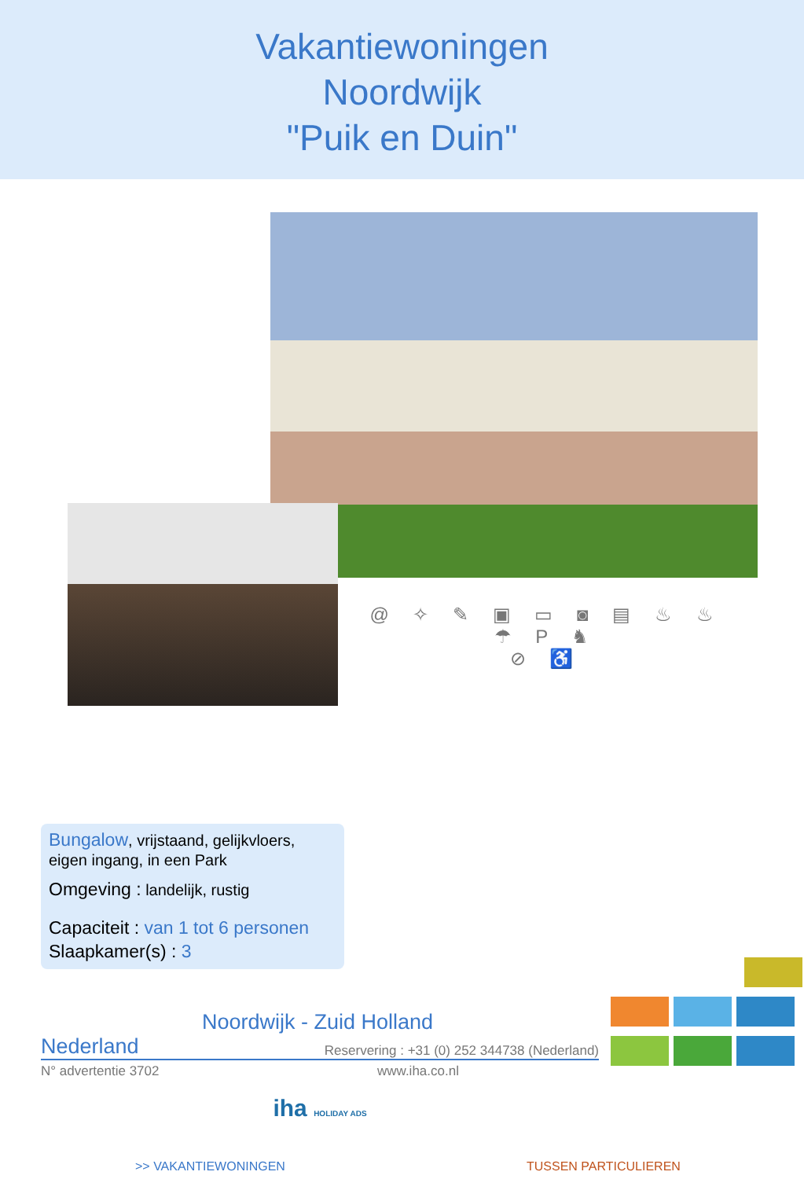Vakantiewoningen
Noordwijk
"Puik en Duin"
@ ✧ ✎ ▣ ▭ ◙ ▤ ♨ ♨ ☂ P ♞
⊘ ♿
Bungalow, vrijstaand, gelijkvloers, eigen ingang, in een Park
Omgeving : landelijk, rustig
Capaciteit : van 1 tot 6 personen
Slaapkamer(s) : 3
Noordwijk - Zuid Holland
Nederland Reservering : +31 (0) 252 344738 (Nederland)
N° advertentie 3702 www.iha.co.nl
iha HOLIDAY ADS
>> VAKANTIEWONINGEN TUSSEN PARTICULIEREN